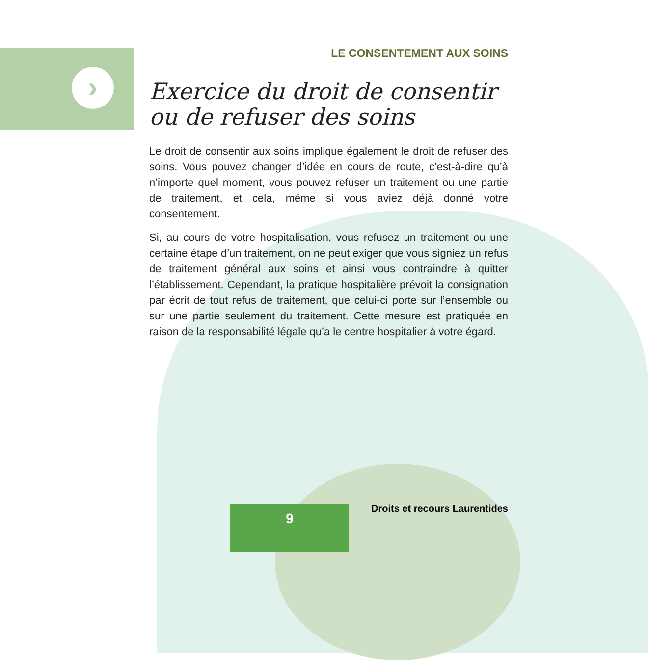›
LE CONSENTEMENT AUX SOINS
Exercice du droit de consentir
ou de refuser des soins
Le droit de consentir aux soins implique également le droit de refuser des soins. Vous pouvez changer d’idée en cours de route, c’est-à-dire qu’à n’importe quel moment, vous pouvez refuser un traitement ou une partie de traitement, et cela, même si vous aviez déjà donné votre consentement.
Si, au cours de votre hospitalisation, vous refusez un traitement ou une certaine étape d’un traitement, on ne peut exiger que vous signiez un refus de traitement général aux soins et ainsi vous contraindre à quitter l’établissement. Cependant, la pratique hospitalière prévoit la consignation par écrit de tout refus de traitement, que celui-ci porte sur l’ensemble ou sur une partie seulement du traitement. Cette mesure est pratiquée en raison de la responsabilité légale qu’a le centre hospitalier à votre égard.
9 Droits et recours Laurentides